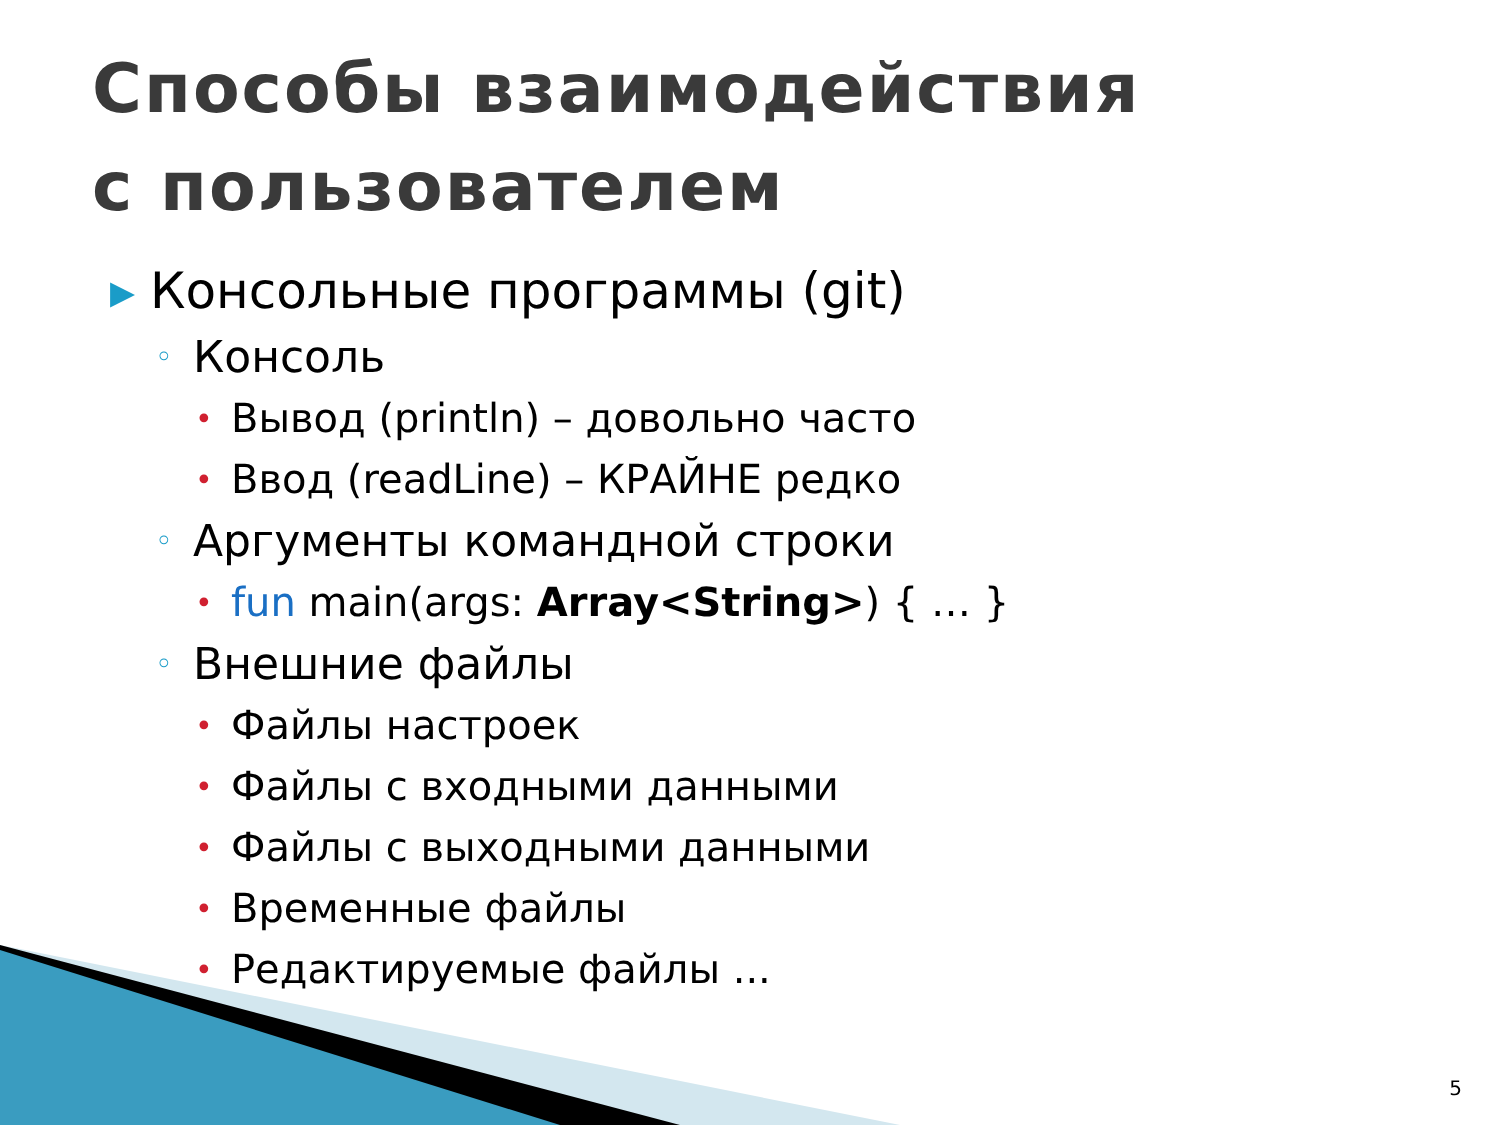Способы взаимодействия
с пользователем
▸ Консольные программы (git)
◦ Консоль
• Вывод (println) – довольно часто
• Ввод (readLine) – КРАЙНЕ редко
◦ Аргументы командной строки
• fun main(args: Array<String>) { … }
◦ Внешние файлы
• Файлы настроек
• Файлы с входными данными
• Файлы с выходными данными
• Временные файлы
• Редактируемые файлы ...
5